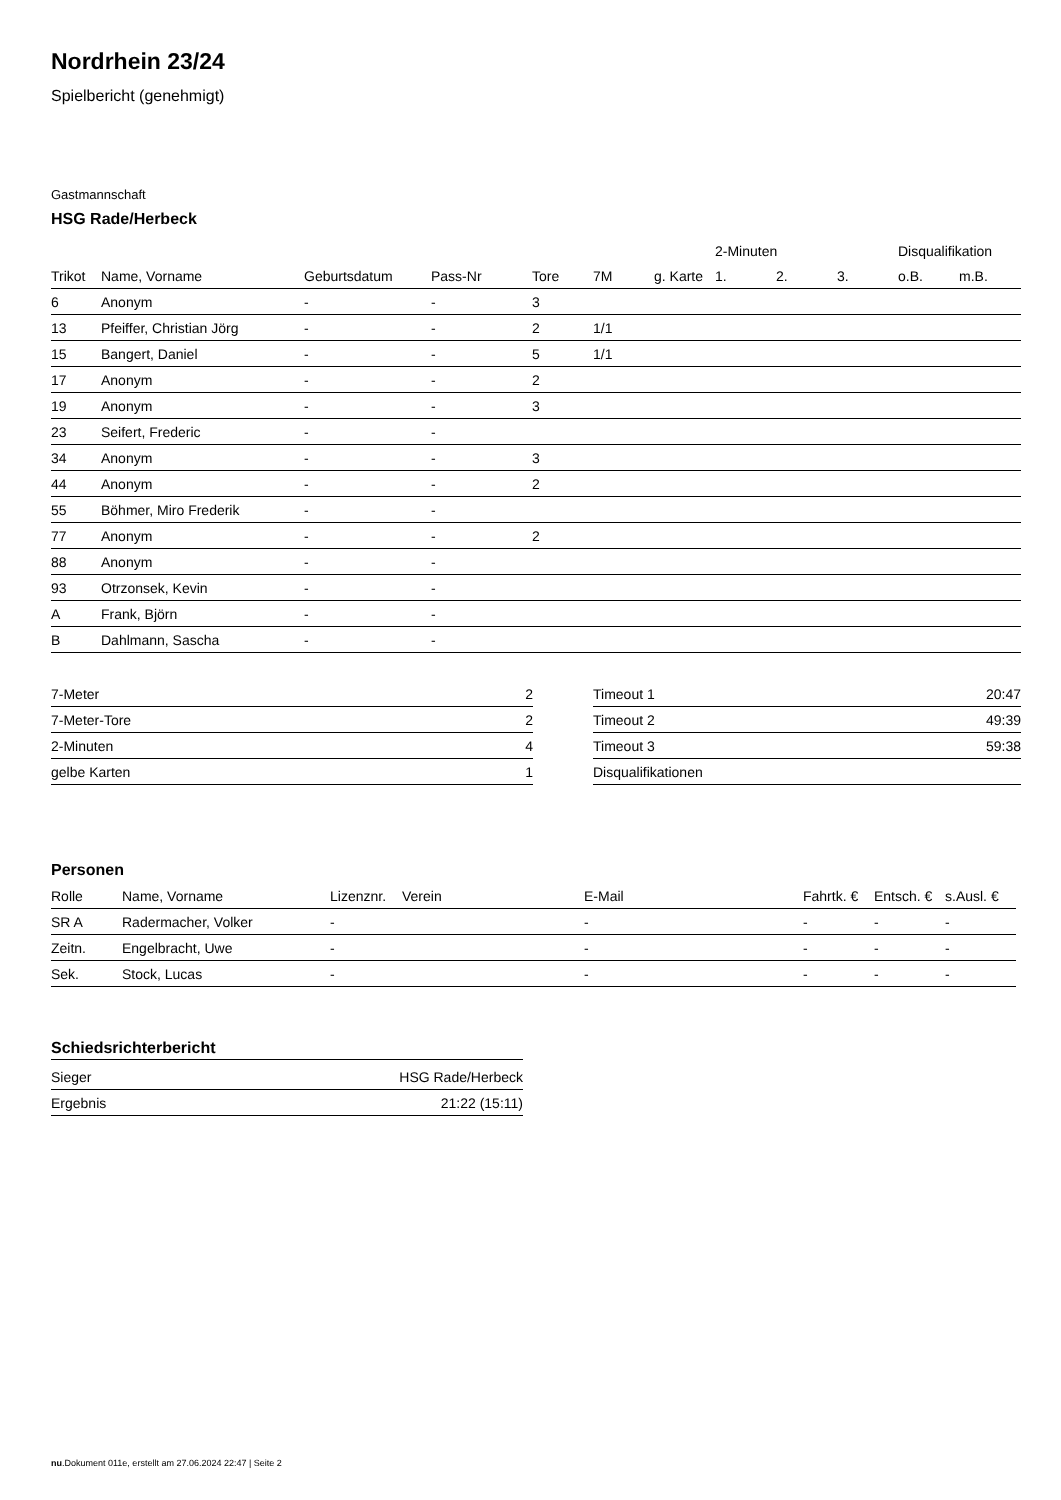Nordrhein 23/24
Spielbericht (genehmigt)
Gastmannschaft
HSG Rade/Herbeck
| | | | | | | | 2-Minuten | | | Disqualifikation | |
| --- | --- | --- | --- | --- | --- | --- | --- | --- | --- | --- | --- |
| Trikot | Name, Vorname | Geburtsdatum | Pass-Nr | Tore | 7M | g. Karte | 1. | 2. | 3. | o.B. | m.B. |
| 6 | Anonym | - | - | 3 | | | | | | | |
| 13 | Pfeiffer, Christian Jörg | - | - | 2 | 1/1 | | | | | | |
| 15 | Bangert, Daniel | - | - | 5 | 1/1 | | | | | | |
| 17 | Anonym | - | - | 2 | | | | | | | |
| 19 | Anonym | - | - | 3 | | | | | | | |
| 23 | Seifert, Frederic | - | - | | | | | | | | |
| 34 | Anonym | - | - | 3 | | | | | | | |
| 44 | Anonym | - | - | 2 | | | | | | | |
| 55 | Böhmer, Miro Frederik | - | - | | | | | | | | |
| 77 | Anonym | - | - | 2 | | | | | | | |
| 88 | Anonym | - | - | | | | | | | | |
| 93 | Otrzonsek, Kevin | - | - | | | | | | | | |
| A | Frank, Björn | - | - | | | | | | | | |
| B | Dahlmann, Sascha | - | - | | | | | | | | |
| 7-Meter | 2 |
| 7-Meter-Tore | 2 |
| 2-Minuten | 4 |
| gelbe Karten | 1 |
| Timeout 1 | 20:47 |
| Timeout 2 | 49:39 |
| Timeout 3 | 59:38 |
| Disqualifikationen | |
Personen
| Rolle | Name, Vorname | Lizenznr. | Verein | E-Mail | Fahrtk. € | Entsch. € | s.Ausl. € |
| --- | --- | --- | --- | --- | --- | --- | --- |
| SR A | Radermacher, Volker | - | | - | - | - | - |
| Zeitn. | Engelbracht, Uwe | - | | - | - | - | - |
| Sek. | Stock, Lucas | - | | - | - | - | - |
Schiedsrichterbericht
| Sieger | HSG Rade/Herbeck |
| Ergebnis | 21:22 (15:11) |
nu.Dokument 011e, erstellt am 27.06.2024 22:47 | Seite 2